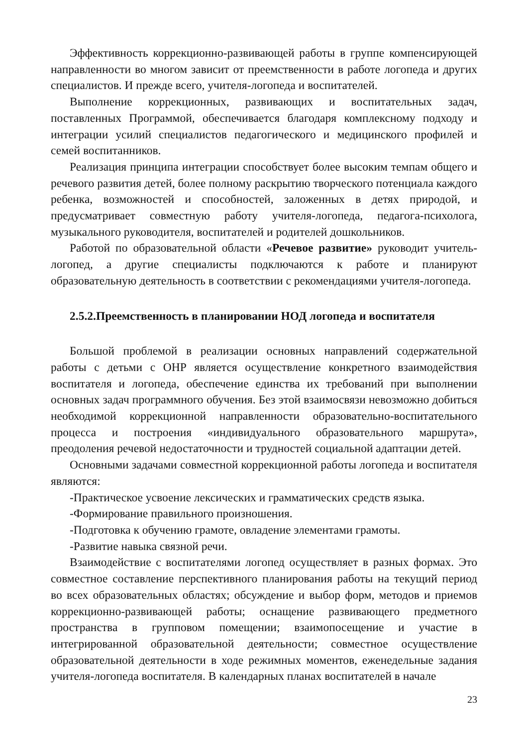Эффективность коррекционно-развивающей работы в группе компенсирующей направленности во многом зависит от преемственности в работе логопеда и других специалистов. И прежде всего, учителя-логопеда и воспитателей.
Выполнение коррекционных, развивающих и воспитательных задач, поставленных Программой, обеспечивается благодаря комплексному подходу и интеграции усилий специалистов педагогического и медицинского профилей и семей воспитанников.
Реализация принципа интеграции способствует более высоким темпам общего и речевого развития детей, более полному раскрытию творческого потенциала каждого ребенка, возможностей и способностей, заложенных в детях природой, и предусматривает совместную работу учителя-логопеда, педагога-психолога, музыкального руководителя, воспитателей и родителей дошкольников.
Работой по образовательной области «Речевое развитие» руководит учитель-логопед, а другие специалисты подключаются к работе и планируют образовательную деятельность в соответствии с рекомендациями учителя-логопеда.
2.5.2.Преемственность в планировании НОД логопеда и воспитателя
Большой проблемой в реализации основных направлений содержательной работы с детьми с ОНР является осуществление конкретного взаимодействия воспитателя и логопеда, обеспечение единства их требований при выполнении основных задач программного обучения. Без этой взаимосвязи невозможно добиться необходимой коррекционной направленности образовательно-воспитательного процесса и построения «индивидуального образовательного маршрута», преодоления речевой недостаточности и трудностей социальной адаптации детей.
Основными задачами совместной коррекционной работы логопеда и воспитателя являются:
-Практическое усвоение лексических и грамматических средств языка.
-Формирование правильного произношения.
-Подготовка к обучению грамоте, овладение элементами грамоты.
-Развитие навыка связной речи.
Взаимодействие с воспитателями логопед осуществляет в разных формах. Это совместное составление перспективного планирования работы на текущий период во всех образовательных областях; обсуждение и выбор форм, методов и приемов коррекционно-развивающей работы; оснащение развивающего предметного пространства в групповом помещении; взаимопосещение и участие в интегрированной образовательной деятельности; совместное осуществление образовательной деятельности в ходе режимных моментов, еженедельные задания учителя-логопеда воспитателя. В календарных планах воспитателей в начале
23